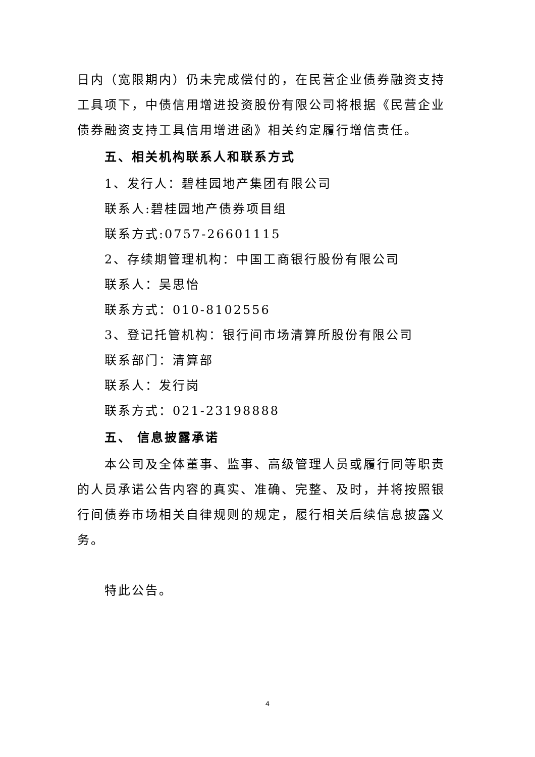日内（宽限期内）仍未完成偿付的，在民营企业债券融资支持工具项下，中债信用增进投资股份有限公司将根据《民营企业债券融资支持工具信用增进函》相关约定履行增信责任。
五、相关机构联系人和联系方式
1、发行人：碧桂园地产集团有限公司
联系人:碧桂园地产债券项目组
联系方式:0757-26601115
2、存续期管理机构：中国工商银行股份有限公司
联系人：吴思怡
联系方式：010-8102556
3、登记托管机构：银行间市场清算所股份有限公司
联系部门：清算部
联系人：发行岗
联系方式：021-23198888
五、 信息披露承诺
本公司及全体董事、监事、高级管理人员或履行同等职责的人员承诺公告内容的真实、准确、完整、及时，并将按照银行间债券市场相关自律规则的规定，履行相关后续信息披露义务。
特此公告。
4